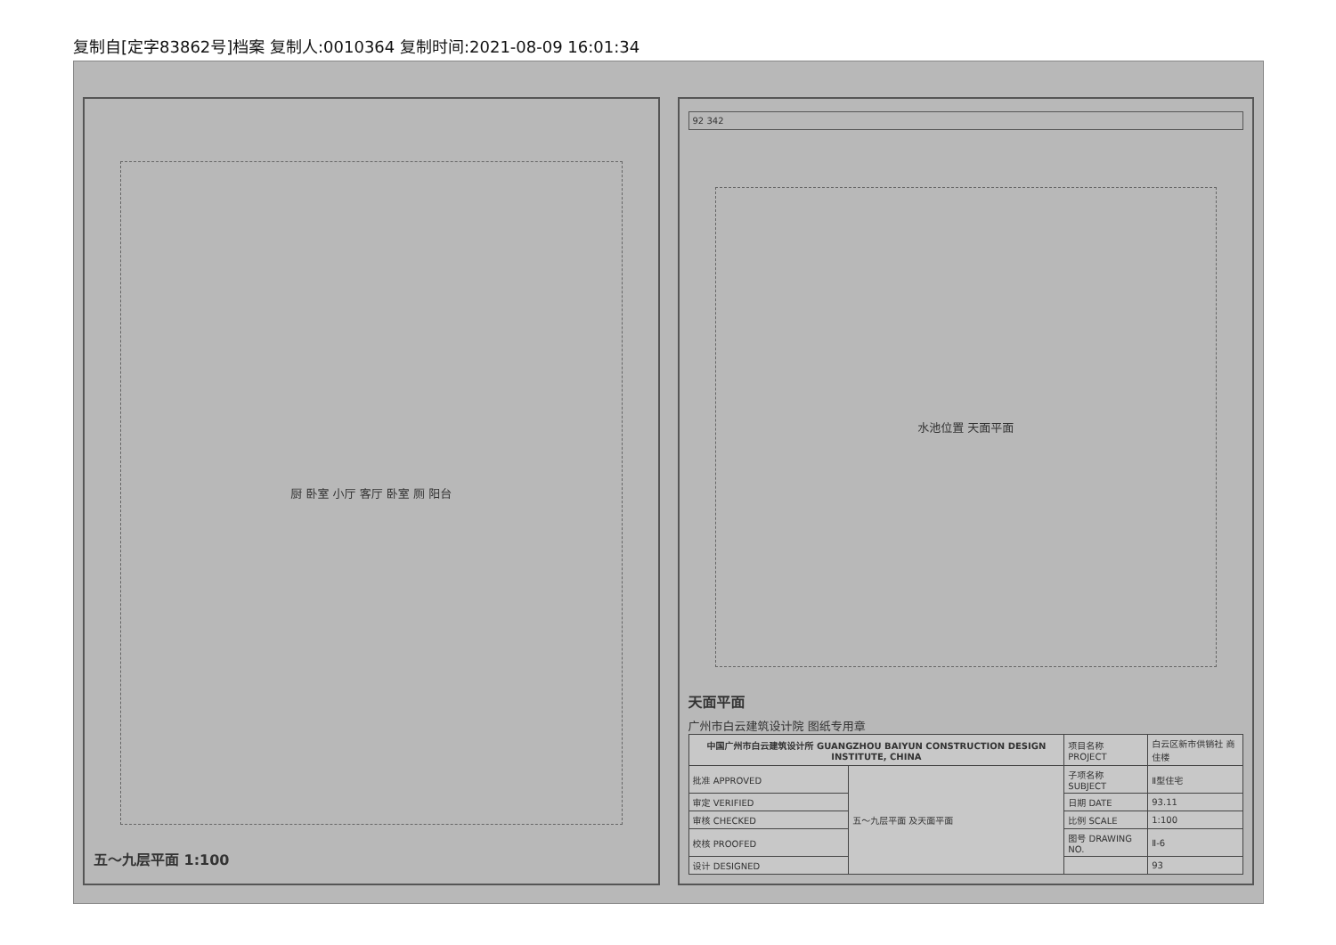复制自[定字83862号]档案 复制人:0010364 复制时间:2021-08-09 16:01:34
厨 卧室 小厅 客厅 卧室 厕 阳台
五～九层平面 1:100
92 342
水池位置 天面平面
天面平面
广州市白云建筑设计院 图纸专用章
| 中国广州市白云建筑设计所 GUANGZHOU BAIYUN CONSTRUCTION DESIGN INSTITUTE, CHINA | | 项目名称 PROJECT | 白云区新市供销社 商住楼 |
| 批准 APPROVED | 五～九层平面 及天面平面 | 子项名称 SUBJECT | Ⅱ型住宅 |
| 审定 VERIFIED | | 日期 DATE | 93.11 |
| 审核 CHECKED | | 比例 SCALE | 1:100 |
| 校核 PROOFED | | 图号 DRAWING NO. | Ⅱ-6 |
| 设计 DESIGNED | | | 93 |